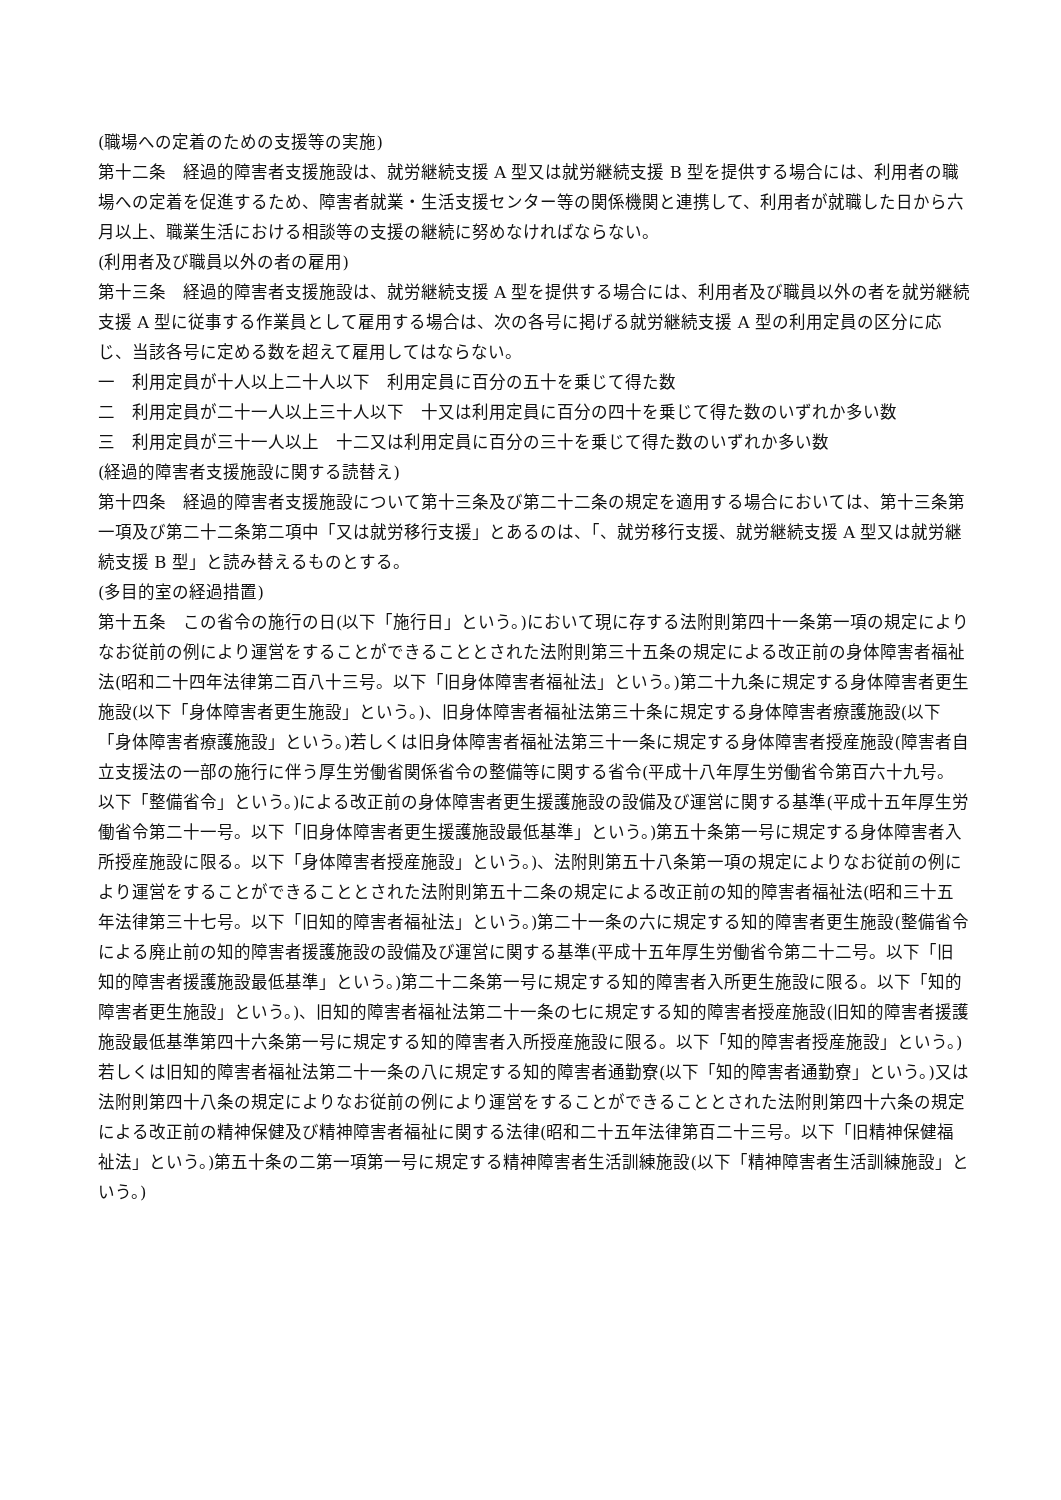(職場への定着のための支援等の実施)
第十二条　経過的障害者支援施設は、就労継続支援 A 型又は就労継続支援 B 型を提供する場合には、利用者の職場への定着を促進するため、障害者就業・生活支援センター等の関係機関と連携して、利用者が就職した日から六月以上、職業生活における相談等の支援の継続に努めなければならない。
(利用者及び職員以外の者の雇用)
第十三条　経過的障害者支援施設は、就労継続支援 A 型を提供する場合には、利用者及び職員以外の者を就労継続支援 A 型に従事する作業員として雇用する場合は、次の各号に掲げる就労継続支援 A 型の利用定員の区分に応じ、当該各号に定める数を超えて雇用してはならない。
一　利用定員が十人以上二十人以下　利用定員に百分の五十を乗じて得た数
二　利用定員が二十一人以上三十人以下　十又は利用定員に百分の四十を乗じて得た数のいずれか多い数
三　利用定員が三十一人以上　十二又は利用定員に百分の三十を乗じて得た数のいずれか多い数
(経過的障害者支援施設に関する読替え)
第十四条　経過的障害者支援施設について第十三条及び第二十二条の規定を適用する場合においては、第十三条第一項及び第二十二条第二項中「又は就労移行支援」とあるのは、「、就労移行支援、就労継続支援 A 型又は就労継続支援 B 型」と読み替えるものとする。
(多目的室の経過措置)
第十五条　この省令の施行の日(以下「施行日」という。)において現に存する法附則第四十一条第一項の規定によりなお従前の例により運営をすることができることとされた法附則第三十五条の規定による改正前の身体障害者福祉法(昭和二十四年法律第二百八十三号。以下「旧身体障害者福祉法」という。)第二十九条に規定する身体障害者更生施設(以下「身体障害者更生施設」という。)、旧身体障害者福祉法第三十条に規定する身体障害者療護施設(以下「身体障害者療護施設」という。)若しくは旧身体障害者福祉法第三十一条に規定する身体障害者授産施設(障害者自立支援法の一部の施行に伴う厚生労働省関係省令の整備等に関する省令(平成十八年厚生労働省令第百六十九号。以下「整備省令」という。)による改正前の身体障害者更生援護施設の設備及び運営に関する基準(平成十五年厚生労働省令第二十一号。以下「旧身体障害者更生援護施設最低基準」という。)第五十条第一号に規定する身体障害者入所授産施設に限る。以下「身体障害者授産施設」という。)、法附則第五十八条第一項の規定によりなお従前の例により運営をすることができることとされた法附則第五十二条の規定による改正前の知的障害者福祉法(昭和三十五年法律第三十七号。以下「旧知的障害者福祉法」という。)第二十一条の六に規定する知的障害者更生施設(整備省令による廃止前の知的障害者援護施設の設備及び運営に関する基準(平成十五年厚生労働省令第二十二号。以下「旧知的障害者援護施設最低基準」という。)第二十二条第一号に規定する知的障害者入所更生施設に限る。以下「知的障害者更生施設」という。)、旧知的障害者福祉法第二十一条の七に規定する知的障害者授産施設(旧知的障害者援護施設最低基準第四十六条第一号に規定する知的障害者入所授産施設に限る。以下「知的障害者授産施設」という。)若しくは旧知的障害者福祉法第二十一条の八に規定する知的障害者通勤寮(以下「知的障害者通勤寮」という。)又は法附則第四十八条の規定によりなお従前の例により運営をすることができることとされた法附則第四十六条の規定による改正前の精神保健及び精神障害者福祉に関する法律(昭和二十五年法律第百二十三号。以下「旧精神保健福祉法」という。)第五十条の二第一項第一号に規定する精神障害者生活訓練施設(以下「精神障害者生活訓練施設」という。)